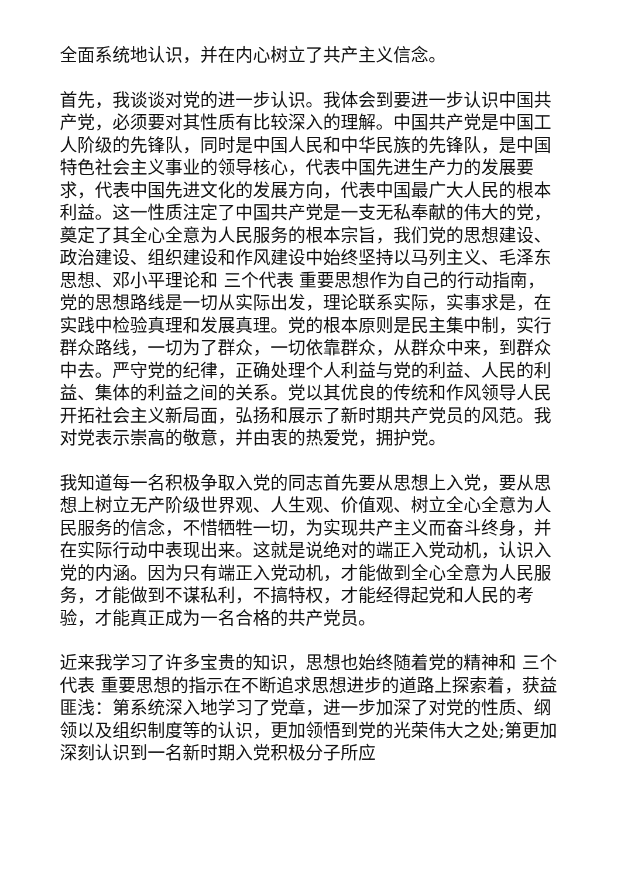全面系统地认识，并在内心树立了共产主义信念。
首先，我谈谈对党的进一步认识。我体会到要进一步认识中国共产党，必须要对其性质有比较深入的理解。中国共产党是中国工人阶级的先锋队，同时是中国人民和中华民族的先锋队，是中国特色社会主义事业的领导核心，代表中国先进生产力的发展要求，代表中国先进文化的发展方向，代表中国最广大人民的根本利益。这一性质注定了中国共产党是一支无私奉献的伟大的党，奠定了其全心全意为人民服务的根本宗旨，我们党的思想建设、政治建设、组织建设和作风建设中始终坚持以马列主义、毛泽东思想、邓小平理论和 三个代表 重要思想作为自己的行动指南，党的思想路线是一切从实际出发，理论联系实际，实事求是，在实践中检验真理和发展真理。党的根本原则是民主集中制，实行群众路线，一切为了群众，一切依靠群众，从群众中来，到群众中去。严守党的纪律，正确处理个人利益与党的利益、人民的利益、集体的利益之间的关系。党以其优良的传统和作风领导人民开拓社会主义新局面，弘扬和展示了新时期共产党员的风范。我对党表示崇高的敬意，并由衷的热爱党，拥护党。
我知道每一名积极争取入党的同志首先要从思想上入党，要从思想上树立无产阶级世界观、人生观、价值观、树立全心全意为人民服务的信念，不惜牺牲一切，为实现共产主义而奋斗终身，并在实际行动中表现出来。这就是说绝对的端正入党动机，认识入党的内涵。因为只有端正入党动机，才能做到全心全意为人民服务，才能做到不谋私利，不搞特权，才能经得起党和人民的考验，才能真正成为一名合格的共产党员。
近来我学习了许多宝贵的知识，思想也始终随着党的精神和 三个代表 重要思想的指示在不断追求思想进步的道路上探索着，获益匪浅：第系统深入地学习了党章，进一步加深了对党的性质、纲领以及组织制度等的认识，更加领悟到党的光荣伟大之处;第更加深刻认识到一名新时期入党积极分子所应